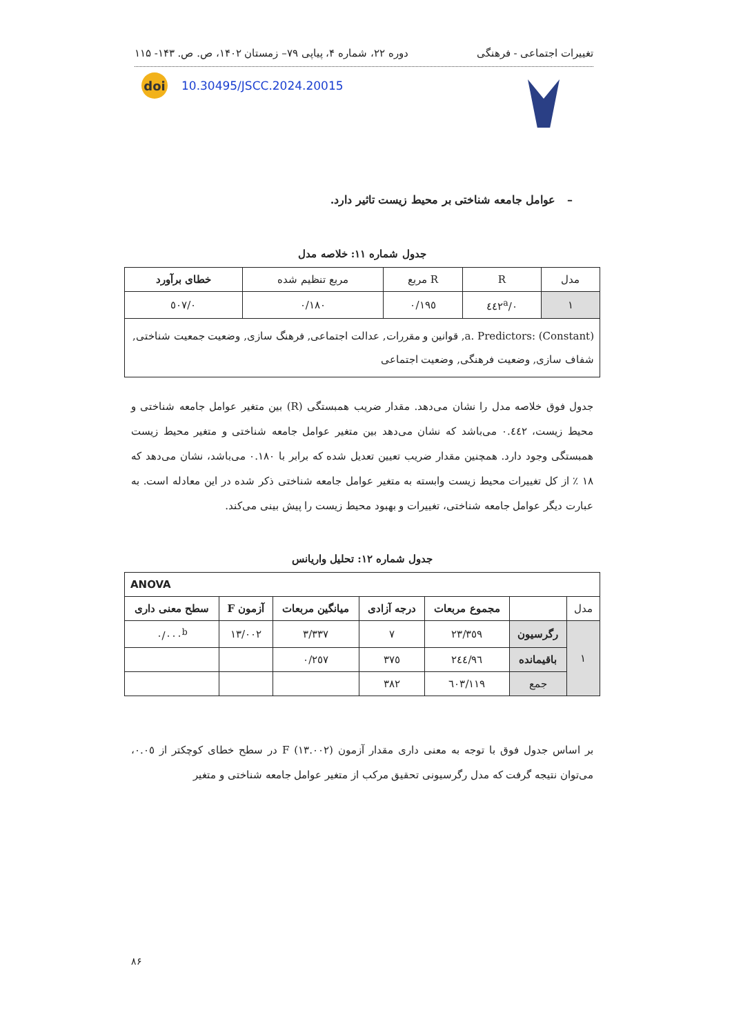تغییرات اجتماعی - فرهنگی دوره ۲۲، شماره ۴، پیاپی ۷۹– زمستان ۱۴۰۲، ص. ص. ۱۴۳- ۱۱۵
doi
10.30495/JSCC.2024.20015
– عوامل جامعه شناختی بر محیط زیست تاثیر دارد.
جدول شماره ۱۱: خلاصه مدل
| مدل | R | R مربع | مربع تنظیم شده | خطای برآورد |
| --- | --- | --- | --- | --- |
| ۱ | ۰/٤٤۲<sup>a</sup> | ۰/۱۹٥ | ۰/۱۸۰ | ۰/٥۰۷ |
| a. Predictors: (Constant), قوانین و مقررات, عدالت اجتماعی, فرهنگ سازی, وضعیت جمعیت شناختی, شفاف سازی, وضعیت فرهنگی, وضعیت اجتماعی | | | | |
جدول فوق خلاصه مدل را نشان می‌دهد. مقدار ضریب همبستگی (R) بین متغیر عوامل جامعه شناختی و محیط زیست، ۰.٤٤۲ می‌باشد که نشان می‌دهد بین متغیر عوامل جامعه شناختی و متغیر محیط زیست همبستگی وجود دارد. همچنین مقدار ضریب تعیین تعدیل شده که برابر با ۰.۱۸۰ می‌باشد، نشان می‌دهد که ۱۸ ٪ از کل تغییرات محیط زیست وابسته به متغیر عوامل جامعه شناختی ذکر شده در این معادله است. به عبارت دیگر عوامل جامعه شناختی، تغییرات و بهبود محیط زیست را پیش بینی می‌کند.
جدول شماره ۱۲: تحلیل واریانس
| ANOVA | | | | | | |
| --- | --- | --- | --- | --- | --- | --- |
| مدل | | مجموع مربعات | درجه آزادی | میانگین مربعات | آزمون F | سطح معنی داری |
| ۱ | رگرسیون | ۲۳/۳٥۹ | ۷ | ۳/۳۳۷ | ۱۳/۰۰۲ | ۰/۰۰۰<sup>b</sup> |
| | باقیمانده | ۹٦/۲٤٤ | ۳۷٥ | ۰/۲٥۷ | | |
| | جمع | ۱۱۹/٦۰۳ | ۳۸۲ | | | |
بر اساس جدول فوق با توجه به معنی داری مقدار آزمون F (۱۳.۰۰۲) در سطح خطای کوچکتر از ۰.۰٥، می‌توان نتیجه گرفت که مدل رگرسیونی تحقیق مرکب از متغیر عوامل جامعه شناختی و متغیر
۸۶